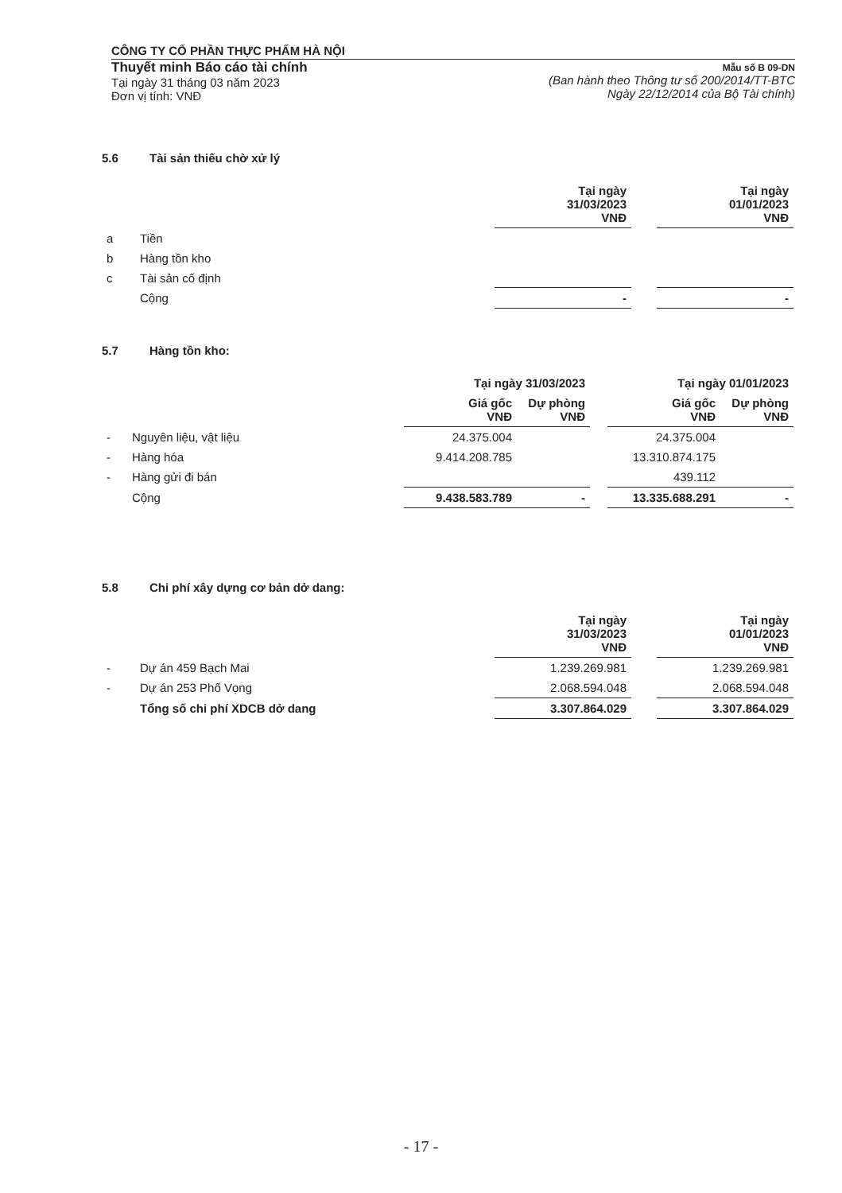CÔNG TY CỔ PHẦN THỰC PHẨM HÀ NỘI
Thuyết minh Báo cáo tài chính
Tại ngày 31 tháng 03 năm 2023
Đơn vị tính: VNĐ
Mẫu số B 09-DN
(Ban hành theo Thông tư số 200/2014/TT-BTC
Ngày 22/12/2014 của Bộ Tài chính)
5.6 Tài sản thiếu chờ xử lý
| | | Tại ngày 31/03/2023 VNĐ | | Tại ngày 01/01/2023 VNĐ |
| a | Tiền | | | |
| b | Hàng tồn kho | | | |
| c | Tài sản cố định | | | |
| | Cộng | - | | - |
5.7 Hàng tồn kho:
| | | Tại ngày 31/03/2023 | | | Tại ngày 01/01/2023 | |
| | | Giá gốc VNĐ | Dự phòng VNĐ | | Giá gốc VNĐ | Dự phòng VNĐ |
| - | Nguyên liệu, vật liệu | 24.375.004 | | | 24.375.004 | |
| - | Hàng hóa | 9.414.208.785 | | | 13.310.874.175 | |
| - | Hàng gửi đi bán | | | | 439.112 | |
| | Cộng | 9.438.583.789 | - | | 13.335.688.291 | - |
5.8 Chi phí xây dựng cơ bản dở dang:
| | | Tại ngày 31/03/2023 VNĐ | | Tại ngày 01/01/2023 VNĐ |
| - | Dự án 459 Bạch Mai | 1.239.269.981 | | 1.239.269.981 |
| - | Dự án 253 Phố Vọng | 2.068.594.048 | | 2.068.594.048 |
| | Tổng số chi phí XDCB dở dang | 3.307.864.029 | | 3.307.864.029 |
- 17 -